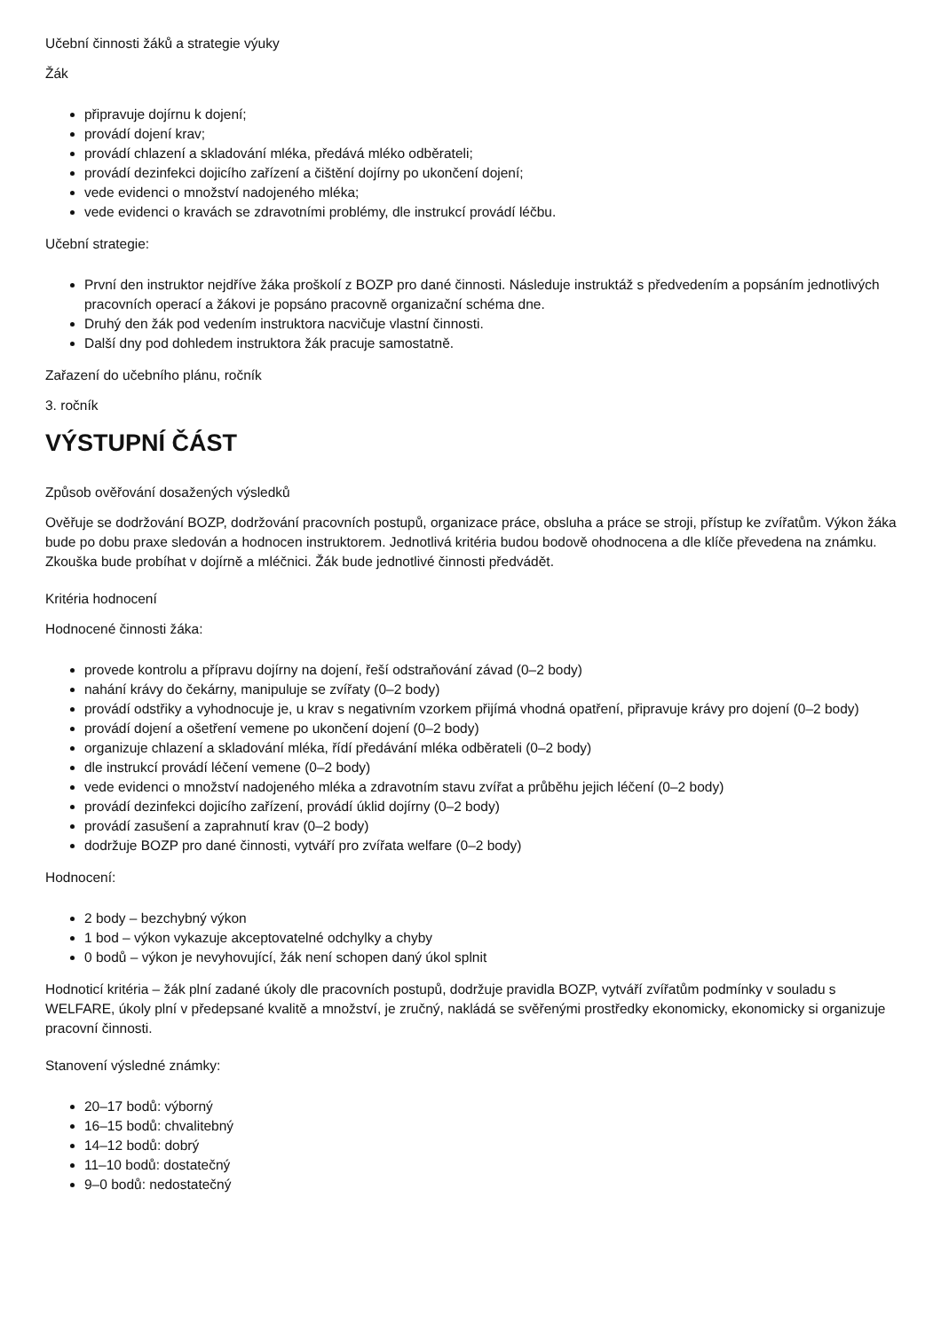Učební činnosti žáků a strategie výuky
Žák
připravuje dojírnu k dojení;
provádí dojení krav;
provádí chlazení a skladování mléka, předává mléko odběrateli;
provádí dezinfekci dojicího zařízení a čištění dojírny po ukončení dojení;
vede evidenci o množství nadojeného mléka;
vede evidenci o kravách se zdravotními problémy, dle instrukcí provádí léčbu.
Učební strategie:
První den instruktor nejdříve žáka proškolí z BOZP pro dané činnosti. Následuje instruktáž s předvedením a popsáním jednotlivých pracovních operací a žákovi je popsáno pracovně organizační schéma dne.
Druhý den žák pod vedením instruktora nacvičuje vlastní činnosti.
Další dny pod dohledem instruktora žák pracuje samostatně.
Zařazení do učebního plánu, ročník
3. ročník
VÝSTUPNÍ ČÁST
Způsob ověřování dosažených výsledků
Ověřuje se dodržování BOZP, dodržování pracovních postupů, organizace práce, obsluha a práce se stroji, přístup ke zvířatům. Výkon žáka bude po dobu praxe sledován a hodnocen instruktorem. Jednotlivá kritéria budou bodově ohodnocena a dle klíče převedena na známku. Zkouška bude probíhat v dojírně a mléčnici. Žák bude jednotlivé činnosti předvádět.
Kritéria hodnocení
Hodnocené činnosti žáka:
provede kontrolu a přípravu dojírny na dojení, řeší odstraňování závad (0–2 body)
nahání krávy do čekárny, manipuluje se zvířaty (0–2 body)
provádí odstřiky a vyhodnocuje je, u krav s negativním vzorkem přijímá vhodná opatření, připravuje krávy pro dojení (0–2 body)
provádí dojení a ošetření vemene po ukončení dojení (0–2 body)
organizuje chlazení a skladování mléka, řídí předávání mléka odběrateli (0–2 body)
dle instrukcí provádí léčení vemene (0–2 body)
vede evidenci o množství nadojeného mléka a zdravotním stavu zvířat a průběhu jejich léčení (0–2 body)
provádí dezinfekci dojicího zařízení, provádí úklid dojírny (0–2 body)
provádí zasušení a zaprahnutí krav (0–2 body)
dodržuje BOZP pro dané činnosti, vytváří pro zvířata welfare (0–2 body)
Hodnocení:
2 body – bezchybný výkon
1 bod – výkon vykazuje akceptovatelné odchylky a chyby
0 bodů – výkon je nevyhovující, žák není schopen daný úkol splnit
Hodnoticí kritéria – žák plní zadané úkoly dle pracovních postupů, dodržuje pravidla BOZP, vytváří zvířatům podmínky v souladu s WELFARE, úkoly plní v předepsané kvalitě a množství, je zručný, nakládá se svěřenými prostředky ekonomicky, ekonomicky si organizuje pracovní činnosti.
Stanovení výsledné známky:
20–17 bodů: výborný
16–15 bodů: chvalitebný
14–12 bodů: dobrý
11–10 bodů: dostatečný
9–0 bodů: nedostatečný